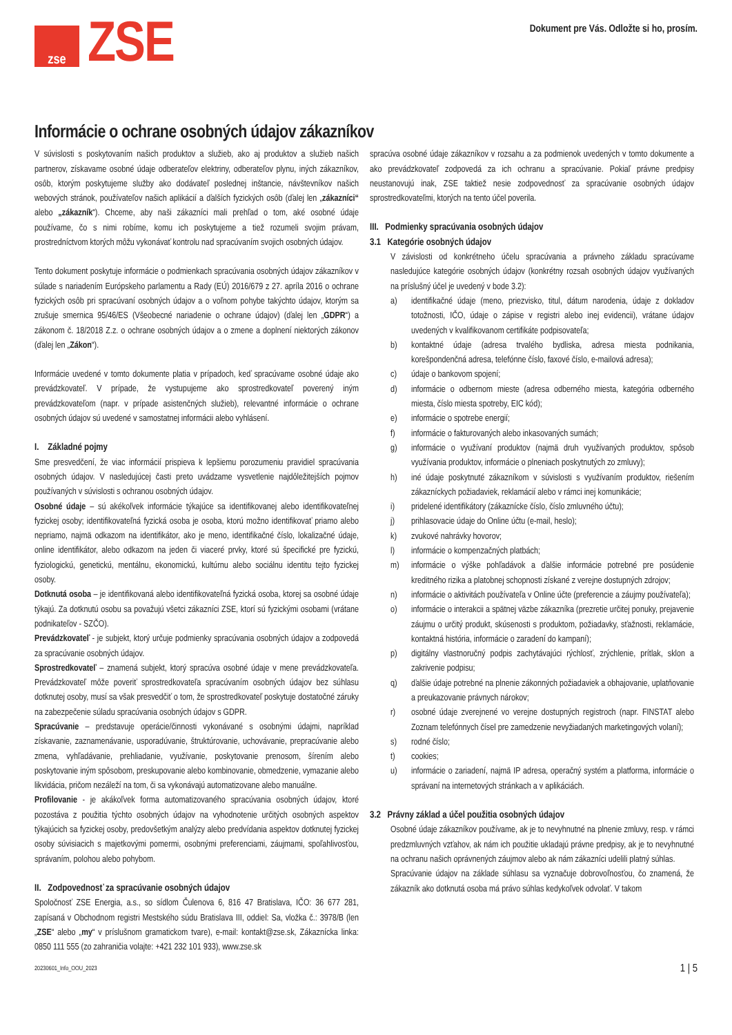zse
ZSE
Dokument pre Vás. Odložte si ho, prosím.
Informácie o ochrane osobných údajov zákazníkov
V súvislosti s poskytovaním našich produktov a služieb, ako aj produktov a služieb našich partnerov, získavame osobné údaje odberateľov elektriny, odberateľov plynu, iných zákazníkov, osôb, ktorým poskytujeme služby ako dodávateľ poslednej inštancie, návštevníkov našich webových stránok, používateľov našich aplikácií a ďalších fyzických osôb (ďalej len „zákazníci“ alebo „zákazník“). Chceme, aby naši zákazníci mali prehľad o tom, aké osobné údaje používame, čo s nimi robíme, komu ich poskytujeme a tiež rozumeli svojim právam, prostredníctvom ktorých môžu vykonávať kontrolu nad spracúvaním svojich osobných údajov.
Tento dokument poskytuje informácie o podmienkach spracúvania osobných údajov zákazníkov v súlade s nariadením Európskeho parlamentu a Rady (EÚ) 2016/679 z 27. apríla 2016 o ochrane fyzických osôb pri spracúvaní osobných údajov a o voľnom pohybe takýchto údajov, ktorým sa zrušuje smernica 95/46/ES (Všeobecné nariadenie o ochrane údajov) (ďalej len „GDPR“) a zákonom č. 18/2018 Z.z. o ochrane osobných údajov a o zmene a doplnení niektorých zákonov (ďalej len „Zákon“).
Informácie uvedené v tomto dokumente platia v prípadoch, keď spracúvame osobné údaje ako prevádzkovateľ. V prípade, že vystupujeme ako sprostredkovateľ poverený iným prevádzkovateľom (napr. v prípade asistenčných služieb), relevantné informácie o ochrane osobných údajov sú uvedené v samostatnej informácii alebo vyhlásení.
I. Základné pojmy
Sme presvedčení, že viac informácií prispieva k lepšiemu porozumeniu pravidiel spracúvania osobných údajov. V nasledujúcej časti preto uvádzame vysvetlenie najdôležitejších pojmov používaných v súvislosti s ochranou osobných údajov.
Osobné údaje – sú akékoľvek informácie týkajúce sa identifikovanej alebo identifikovateľnej fyzickej osoby; identifikovateľná fyzická osoba je osoba, ktorú možno identifikovať priamo alebo nepriamo, najmä odkazom na identifikátor, ako je meno, identifikačné číslo, lokalizačné údaje, online identifikátor, alebo odkazom na jeden či viaceré prvky, ktoré sú špecifické pre fyzickú, fyziologickú, genetickú, mentálnu, ekonomickú, kultúrnu alebo sociálnu identitu tejto fyzickej osoby.
Dotknutá osoba – je identifikovaná alebo identifikovateľná fyzická osoba, ktorej sa osobné údaje týkajú. Za dotknutú osobu sa považujú všetci zákazníci ZSE, ktorí sú fyzickými osobami (vrátane podnikateľov - SZČO).
Prevádzkovateľ - je subjekt, ktorý určuje podmienky spracúvania osobných údajov a zodpovedá za spracúvanie osobných údajov.
Sprostredkovateľ – znamená subjekt, ktorý spracúva osobné údaje v mene prevádzkovateľa. Prevádzkovateľ môže poveriť sprostredkovateľa spracúvaním osobných údajov bez súhlasu dotknutej osoby, musí sa však presvedčiť o tom, že sprostredkovateľ poskytuje dostatočné záruky na zabezpečenie súladu spracúvania osobných údajov s GDPR.
Spracúvanie – predstavuje operácie/činnosti vykonávané s osobnými údajmi, napríklad získavanie, zaznamenávanie, usporadúvanie, štruktúrovanie, uchovávanie, prepracúvanie alebo zmena, vyhľadávanie, prehliadanie, využívanie, poskytovanie prenosom, šírením alebo poskytovanie iným spôsobom, preskupovanie alebo kombinovanie, obmedzenie, vymazanie alebo likvidácia, pričom nezáleží na tom, či sa vykonávajú automatizovane alebo manuálne.
Profilovanie - je akákoľvek forma automatizovaného spracúvania osobných údajov, ktoré pozostáva z použitia týchto osobných údajov na vyhodnotenie určitých osobných aspektov týkajúcich sa fyzickej osoby, predovšetkým analýzy alebo predvídania aspektov dotknutej fyzickej osoby súvisiacich s majetkovými pomermi, osobnými preferenciami, záujmami, spoľahlivosťou, správaním, polohou alebo pohybom.
II. Zodpovednosť za spracúvanie osobných údajov
Spoločnosť ZSE Energia, a.s., so sídlom Čulenova 6, 816 47 Bratislava, IČO: 36 677 281, zapísaná v Obchodnom registri Mestského súdu Bratislava III, oddiel: Sa, vložka č.: 3978/B (len „ZSE“ alebo „my“ v príslušnom gramatickom tvare), e-mail: kontakt@zse.sk, Zákaznícka linka: 0850 111 555 (zo zahraničia volajte: +421 232 101 933), www.zse.sk
spracúva osobné údaje zákazníkov v rozsahu a za podmienok uvedených v tomto dokumente a ako prevádzkovateľ zodpovedá za ich ochranu a spracúvanie. Pokiaľ právne predpisy neustanovujú inak, ZSE taktiež nesie zodpovednosť za spracúvanie osobných údajov sprostredkovateľmi, ktorých na tento účel poverila.
III. Podmienky spracúvania osobných údajov
3.1 Kategórie osobných údajov
V závislosti od konkrétneho účelu spracúvania a právneho základu spracúvame nasledujúce kategórie osobných údajov (konkrétny rozsah osobných údajov využívaných na príslušný účel je uvedený v bode 3.2):
a) identifikačné údaje (meno, priezvisko, titul, dátum narodenia, údaje z dokladov totožnosti, IČO, údaje o zápise v registri alebo inej evidencii), vrátane údajov uvedených v kvalifikovanom certifikáte podpisovateľa;
b) kontaktné údaje (adresa trvalého bydliska, adresa miesta podnikania, korešpondenčná adresa, telefónne číslo, faxové číslo, e-mailová adresa);
c) údaje o bankovom spojení;
d) informácie o odbernom mieste (adresa odberného miesta, kategória odberného miesta, číslo miesta spotreby, EIC kód);
e) informácie o spotrebe energií;
f) informácie o fakturovaných alebo inkasovaných sumách;
g) informácie o využívaní produktov (najmä druh využívaných produktov, spôsob využívania produktov, informácie o plneniach poskytnutých zo zmluvy);
h) iné údaje poskytnuté zákazníkom v súvislosti s využívaním produktov, riešením zákazníckych požiadaviek, reklamácií alebo v rámci inej komunikácie;
i) pridelené identifikátory (zákaznícke číslo, číslo zmluvného účtu);
j) prihlasovacie údaje do Online účtu (e-mail, heslo);
k) zvukové nahrávky hovorov;
l) informácie o kompenzačných platbách;
m) informácie o výške pohľadávok a ďalšie informácie potrebné pre posúdenie kreditného rizika a platobnej schopnosti získané z verejne dostupných zdrojov;
n) informácie o aktivitách používateľa v Online účte (preferencie a záujmy používateľa);
o) informácie o interakcii a spätnej väzbe zákazníka (prezretie určitej ponuky, prejavenie záujmu o určitý produkt, skúsenosti s produktom, požiadavky, sťažnosti, reklamácie, kontaktná história, informácie o zaradení do kampaní);
p) digitálny vlastnoručný podpis zachytávajúci rýchlosť, zrýchlenie, prítlak, sklon a zakrivenie podpisu;
q) ďalšie údaje potrebné na plnenie zákonných požiadaviek a obhajovanie, uplatňovanie a preukazovanie právnych nárokov;
r) osobné údaje zverejnené vo verejne dostupných registroch (napr. FINSTAT alebo Zoznam telefónnych čísel pre zamedzenie nevyžiadaných marketingových volaní);
s) rodné číslo;
t) cookies;
u) informácie o zariadení, najmä IP adresa, operačný systém a platforma, informácie o správaní na internetových stránkach a v aplikáciách.
3.2 Právny základ a účel použitia osobných údajov
Osobné údaje zákazníkov používame, ak je to nevyhnutné na plnenie zmluvy, resp. v rámci predzmluvných vzťahov, ak nám ich použitie ukladajú právne predpisy, ak je to nevyhnutné na ochranu našich oprávnených záujmov alebo ak nám zákazníci udelili platný súhlas.
Spracúvanie údajov na základe súhlasu sa vyznačuje dobrovoľnosťou, čo znamená, že zákazník ako dotknutá osoba má právo súhlas kedykoľvek odvolať. V takom
20230601_Info_OOU_2023 1 | 5